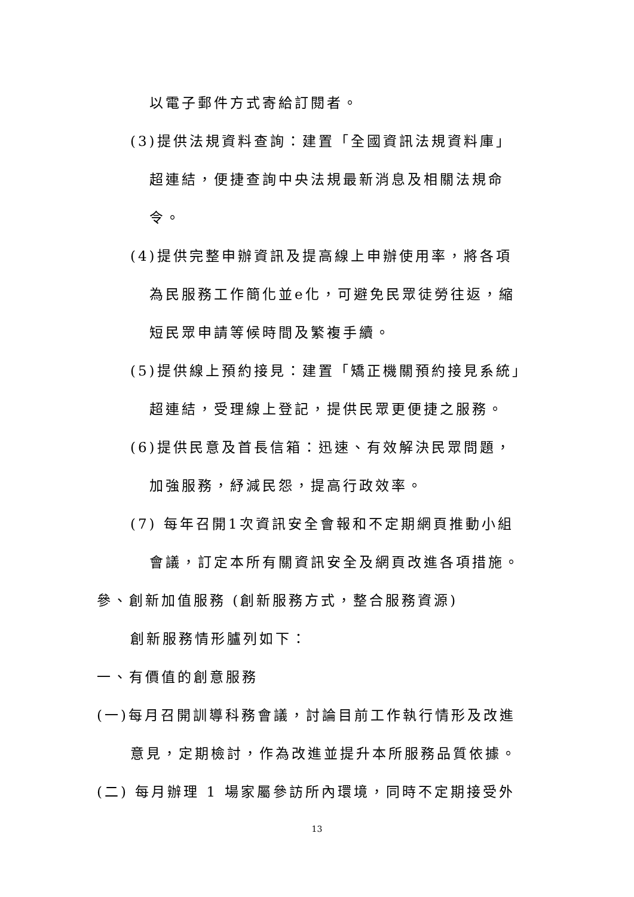以電子郵件方式寄給訂閱者。
(3)提供法規資料查詢：建置「全國資訊法規資料庫」
超連結，便捷查詢中央法規最新消息及相關法規命
令。
(4)提供完整申辦資訊及提高線上申辦使用率，將各項
為民服務工作簡化並e化，可避免民眾徒勞往返，縮
短民眾申請等候時間及繁複手續。
(5)提供線上預約接見：建置「矯正機關預約接見系統」
超連結，受理線上登記，提供民眾更便捷之服務。
(6)提供民意及首長信箱：迅速、有效解決民眾問題，
加強服務，紓減民怨，提高行政效率。
(7) 每年召開1次資訊安全會報和不定期網頁推動小組
會議，訂定本所有關資訊安全及網頁改進各項措施。
參、創新加值服務 (創新服務方式，整合服務資源)
創新服務情形臚列如下：
一、有價值的創意服務
(一)每月召開訓導科務會議，討論目前工作執行情形及改進
意見，定期檢討，作為改進並提升本所服務品質依據。
(二) 每月辦理 1 場家屬參訪所內環境，同時不定期接受外
13